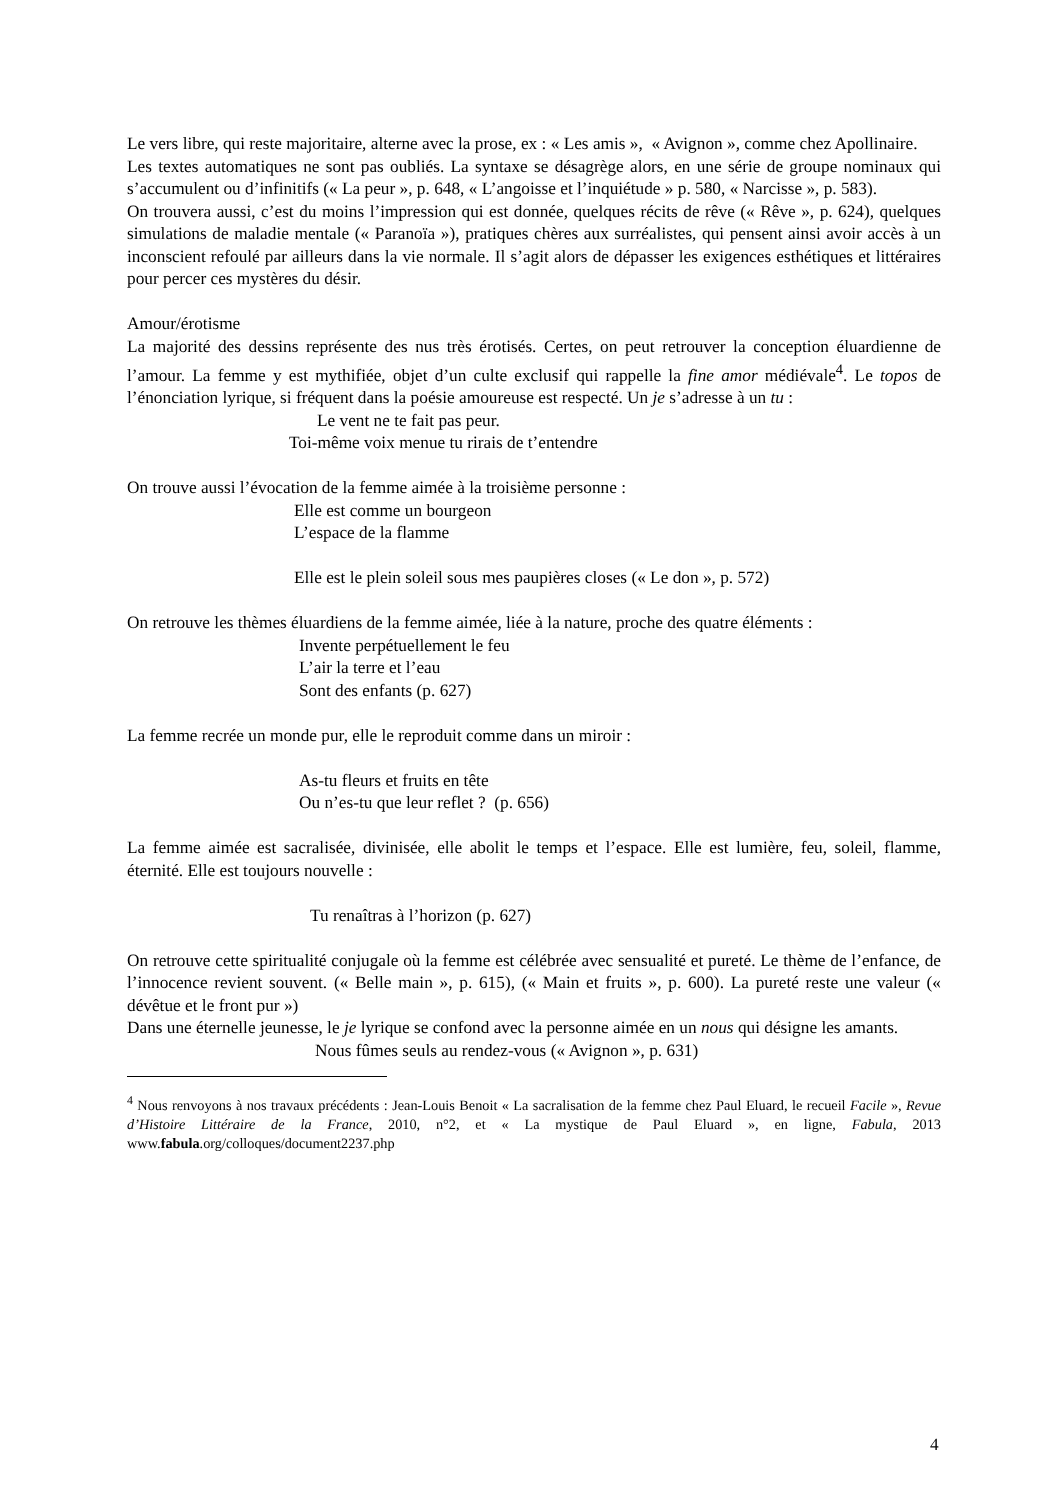Le vers libre, qui reste majoritaire, alterne avec la prose, ex : « Les amis », « Avignon », comme chez Apollinaire.
Les textes automatiques ne sont pas oubliés. La syntaxe se désagrège alors, en une série de groupe nominaux qui s’accumulent ou d’infinitifs (« La peur », p. 648, « L’angoisse et l’inquiétude » p. 580, « Narcisse », p. 583).
On trouvera aussi, c’est du moins l’impression qui est donnée, quelques récits de rêve (« Rêve », p. 624), quelques simulations de maladie mentale (« Paranoïa »), pratiques chères aux surréalistes, qui pensent ainsi avoir accès à un inconscient refoulé par ailleurs dans la vie normale. Il s’agit alors de dépasser les exigences esthétiques et littéraires pour percer ces mystères du désir.
Amour/érotisme
La majorité des dessins représente des nus très érotisés. Certes, on peut retrouver la conception éluardienne de l’amour. La femme y est mythifiée, objet d’un culte exclusif qui rappelle la fine amor médiévale<sup>4</sup>. Le topos de l’énonciation lyrique, si fréquent dans la poésie amoureuse est respecté. Un je s’adresse à un tu :
Le vent ne te fait pas peur.
Toi-même voix menue tu rirais de t’entendre
On trouve aussi l’évocation de la femme aimée à la troisième personne :
Elle est comme un bourgeon
L’espace de la flamme
Elle est le plein soleil sous mes paupières closes (« Le don », p. 572)
On retrouve les thèmes éluardiens de la femme aimée, liée à la nature, proche des quatre éléments :
Invente perpétuellement le feu
L’air la terre et l’eau
Sont des enfants (p. 627)
La femme recrée un monde pur, elle le reproduit comme dans un miroir :
As-tu fleurs et fruits en tête
Ou n’es-tu que leur reflet ? (p. 656)
La femme aimée est sacralisée, divinisée, elle abolit le temps et l’espace. Elle est lumière, feu, soleil, flamme, éternité. Elle est toujours nouvelle :
Tu renaîtras à l’horizon (p. 627)
On retrouve cette spiritualité conjugale où la femme est célébrée avec sensualité et pureté. Le thème de l’enfance, de l’innocence revient souvent. (« Belle main », p. 615), (« Main et fruits », p. 600). La pureté reste une valeur (« dévêtue et le front pur »)
Dans une éternelle jeunesse, le je lyrique se confond avec la personne aimée en un nous qui désigne les amants.
Nous fûmes seuls au rendez-vous (« Avignon », p. 631)
<sup>4</sup> Nous renvoyons à nos travaux précédents : Jean-Louis Benoit « La sacralisation de la femme chez Paul Eluard, le recueil Facile », Revue d’Histoire Littéraire de la France, 2010, n°2, et « La mystique de Paul Eluard », en ligne, Fabula, 2013 www.fabula.org/colloques/document2237.php
4